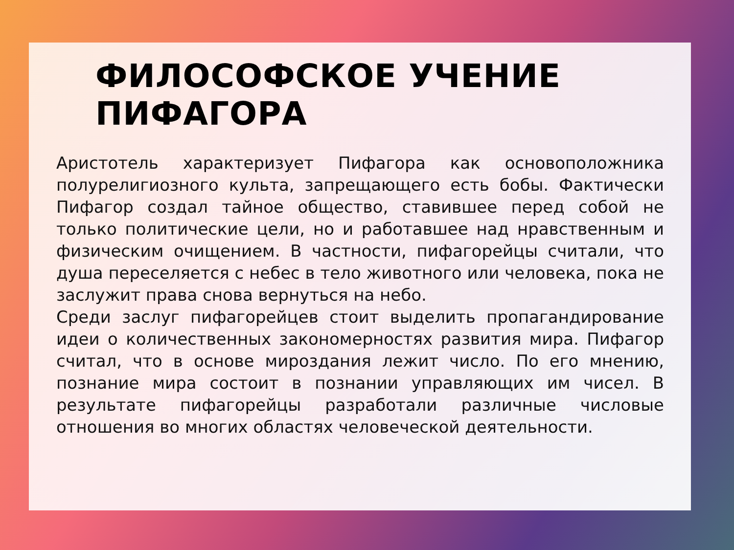ФИЛОСОФСКОЕ УЧЕНИЕ ПИФАГОРА
Аристотель характеризует Пифагора как основоположника полурелигиозного культа, запрещающего есть бобы. Фактически Пифагор создал тайное общество, ставившее перед собой не только политические цели, но и работавшее над нравственным и физическим очищением. В частности, пифагорейцы считали, что душа переселяется с небес в тело животного или человека, пока не заслужит права снова вернуться на небо.
Среди заслуг пифагорейцев стоит выделить пропагандирование идеи о количественных закономерностях развития мира. Пифагор считал, что в основе мироздания лежит число. По его мнению, познание мира состоит в познании управляющих им чисел. В результате пифагорейцы разработали различные числовые отношения во многих областях человеческой деятельности.